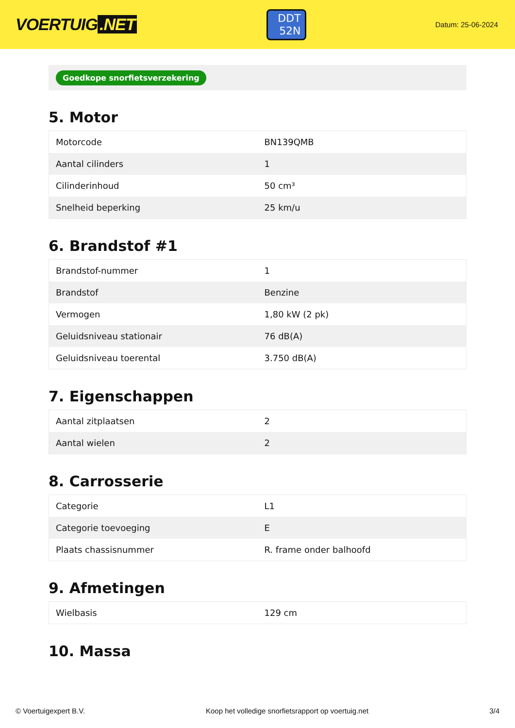VOERTUIG.NET
DDT
52N
Datum: 25-06-2024
Goedkope snorfietsverzekering
5. Motor
| Motorcode | BN139QMB |
| Aantal cilinders | 1 |
| Cilinderinhoud | 50 cm³ |
| Snelheid beperking | 25 km/u |
6. Brandstof #1
| Brandstof-nummer | 1 |
| Brandstof | Benzine |
| Vermogen | 1,80 kW (2 pk) |
| Geluidsniveau stationair | 76 dB(A) |
| Geluidsniveau toerental | 3.750 dB(A) |
7. Eigenschappen
| Aantal zitplaatsen | 2 |
| Aantal wielen | 2 |
8. Carrosserie
| Categorie | L1 |
| Categorie toevoeging | E |
| Plaats chassisnummer | R. frame onder balhoofd |
9. Afmetingen
| Wielbasis | 129 cm |
10. Massa
© Voertuigexpert B.V. Koop het volledige snorfietsrapport op voertuig.net 3/4